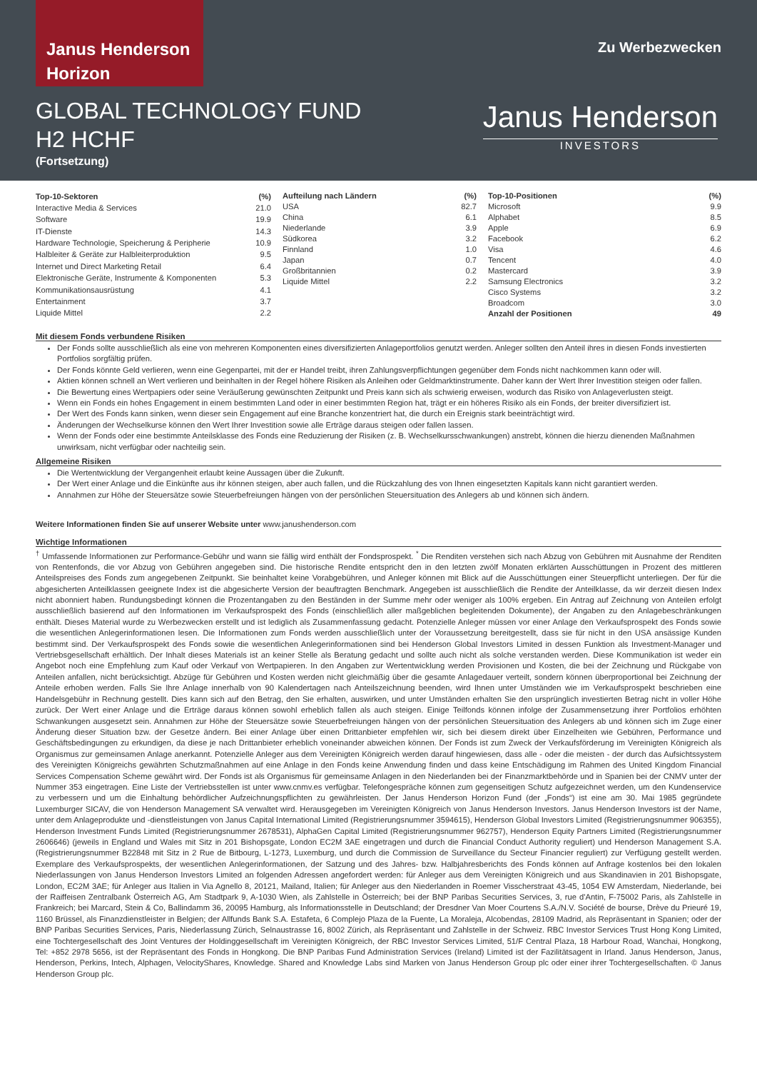Janus Henderson
Horizon
Zu Werbezwecken
GLOBAL TECHNOLOGY FUND
H2 HCHF
(Fortsetzung)
Janus Henderson
INVESTORS
| Top-10-Sektoren | (%) |
| --- | --- |
| Interactive Media & Services | 21.0 |
| Software | 19.9 |
| IT-Dienste | 14.3 |
| Hardware Technologie, Speicherung & Peripherie | 10.9 |
| Halbleiter & Geräte zur Halbleiterproduktion | 9.5 |
| Internet und Direct Marketing Retail | 6.4 |
| Elektronische Geräte, Instrumente & Komponenten | 5.3 |
| Kommunikationsausrüstung | 4.1 |
| Entertainment | 3.7 |
| Liquide Mittel | 2.2 |
| Aufteilung nach Ländern | (%) |
| --- | --- |
| USA | 82.7 |
| China | 6.1 |
| Niederlande | 3.9 |
| Südkorea | 3.2 |
| Finnland | 1.0 |
| Japan | 0.7 |
| Großbritannien | 0.2 |
| Liquide Mittel | 2.2 |
| Top-10-Positionen | (%) |
| --- | --- |
| Microsoft | 9.9 |
| Alphabet | 8.5 |
| Apple | 6.9 |
| Facebook | 6.2 |
| Visa | 4.6 |
| Tencent | 4.0 |
| Mastercard | 3.9 |
| Samsung Electronics | 3.2 |
| Cisco Systems | 3.2 |
| Broadcom | 3.0 |
| Anzahl der Positionen | 49 |
Mit diesem Fonds verbundene Risiken
Der Fonds sollte ausschließlich als eine von mehreren Komponenten eines diversifizierten Anlageportfolios genutzt werden. Anleger sollten den Anteil ihres in diesen Fonds investierten Portfolios sorgfältig prüfen.
Der Fonds könnte Geld verlieren, wenn eine Gegenpartei, mit der er Handel treibt, ihren Zahlungsverpflichtungen gegenüber dem Fonds nicht nachkommen kann oder will.
Aktien können schnell an Wert verlieren und beinhalten in der Regel höhere Risiken als Anleihen oder Geldmarktinstrumente. Daher kann der Wert Ihrer Investition steigen oder fallen.
Die Bewertung eines Wertpapiers oder seine Veräußerung gewünschten Zeitpunkt und Preis kann sich als schwierig erweisen, wodurch das Risiko von Anlageverlusten steigt.
Wenn ein Fonds ein hohes Engagement in einem bestimmten Land oder in einer bestimmten Region hat, trägt er ein höheres Risiko als ein Fonds, der breiter diversifiziert ist.
Der Wert des Fonds kann sinken, wenn dieser sein Engagement auf eine Branche konzentriert hat, die durch ein Ereignis stark beeinträchtigt wird.
Änderungen der Wechselkurse können den Wert Ihrer Investition sowie alle Erträge daraus steigen oder fallen lassen.
Wenn der Fonds oder eine bestimmte Anteilsklasse des Fonds eine Reduzierung der Risiken (z. B. Wechselkursschwankungen) anstrebt, können die hierzu dienenden Maßnahmen unwirksam, nicht verfügbar oder nachteilig sein.
Allgemeine Risiken
Die Wertentwicklung der Vergangenheit erlaubt keine Aussagen über die Zukunft.
Der Wert einer Anlage und die Einkünfte aus ihr können steigen, aber auch fallen, und die Rückzahlung des von Ihnen eingesetzten Kapitals kann nicht garantiert werden.
Annahmen zur Höhe der Steuersätze sowie Steuerbefreiungen hängen von der persönlichen Steuersituation des Anlegers ab und können sich ändern.
Weitere Informationen finden Sie auf unserer Website unter www.janushenderson.com
Wichtige Informationen
<sup>†</sup> Umfassende Informationen zur Performance-Gebühr und wann sie fällig wird enthält der Fondsprospekt. <sup>*</sup> Die Renditen verstehen sich nach Abzug von Gebühren mit Ausnahme der Renditen von Rentenfonds, die vor Abzug von Gebühren angegeben sind. Die historische Rendite entspricht den in den letzten zwölf Monaten erklärten Ausschüttungen in Prozent des mittleren Anteilspreises des Fonds zum angegebenen Zeitpunkt. Sie beinhaltet keine Vorabgebühren, und Anleger können mit Blick auf die Ausschüttungen einer Steuerpflicht unterliegen. Der für die abgesicherten Anteilklassen geeignete Index ist die abgesicherte Version der beauftragten Benchmark. Angegeben ist ausschließlich die Rendite der Anteilklasse, da wir derzeit diesen Index nicht abonniert haben. Rundungsbedingt können die Prozentangaben zu den Beständen in der Summe mehr oder weniger als 100% ergeben. Ein Antrag auf Zeichnung von Anteilen erfolgt ausschließlich basierend auf den Informationen im Verkaufsprospekt des Fonds (einschließlich aller maßgeblichen begleitenden Dokumente), der Angaben zu den Anlagebeschränkungen enthält. Dieses Material wurde zu Werbezwecken erstellt und ist lediglich als Zusammenfassung gedacht. Potenzielle Anleger müssen vor einer Anlage den Verkaufsprospekt des Fonds sowie die wesentlichen Anlegerinformationen lesen. Die Informationen zum Fonds werden ausschließlich unter der Voraussetzung bereitgestellt, dass sie für nicht in den USA ansässige Kunden bestimmt sind. Der Verkaufsprospekt des Fonds sowie die wesentlichen Anlegerinformationen sind bei Henderson Global Investors Limited in dessen Funktion als Investment-Manager und Vertriebsgesellschaft erhältlich. Der Inhalt dieses Materials ist an keiner Stelle als Beratung gedacht und sollte auch nicht als solche verstanden werden. Diese Kommunikation ist weder ein Angebot noch eine Empfehlung zum Kauf oder Verkauf von Wertpapieren. In den Angaben zur Wertentwicklung werden Provisionen und Kosten, die bei der Zeichnung und Rückgabe von Anteilen anfallen, nicht berücksichtigt. Abzüge für Gebühren und Kosten werden nicht gleichmäßig über die gesamte Anlagedauer verteilt, sondern können überproportional bei Zeichnung der Anteile erhoben werden. Falls Sie Ihre Anlage innerhalb von 90 Kalendertagen nach Anteilszeichnung beenden, wird Ihnen unter Umständen wie im Verkaufsprospekt beschrieben eine Handelsgebühr in Rechnung gestellt. Dies kann sich auf den Betrag, den Sie erhalten, auswirken, und unter Umständen erhalten Sie den ursprünglich investierten Betrag nicht in voller Höhe zurück. Der Wert einer Anlage und die Erträge daraus können sowohl erheblich fallen als auch steigen. Einige Teilfonds können infolge der Zusammensetzung ihrer Portfolios erhöhten Schwankungen ausgesetzt sein. Annahmen zur Höhe der Steuersätze sowie Steuerbefreiungen hängen von der persönlichen Steuersituation des Anlegers ab und können sich im Zuge einer Änderung dieser Situation bzw. der Gesetze ändern. Bei einer Anlage über einen Drittanbieter empfehlen wir, sich bei diesem direkt über Einzelheiten wie Gebühren, Performance und Geschäftsbedingungen zu erkundigen, da diese je nach Drittanbieter erheblich voneinander abweichen können. Der Fonds ist zum Zweck der Verkaufsförderung im Vereinigten Königreich als Organismus zur gemeinsamen Anlage anerkannt. Potenzielle Anleger aus dem Vereinigten Königreich werden darauf hingewiesen, dass alle - oder die meisten - der durch das Aufsichtssystem des Vereinigten Königreichs gewährten Schutzmaßnahmen auf eine Anlage in den Fonds keine Anwendung finden und dass keine Entschädigung im Rahmen des United Kingdom Financial Services Compensation Scheme gewährt wird. Der Fonds ist als Organismus für gemeinsame Anlagen in den Niederlanden bei der Finanzmarktbehörde und in Spanien bei der CNMV unter der Nummer 353 eingetragen. Eine Liste der Vertriebsstellen ist unter www.cnmv.es verfügbar. Telefongespräche können zum gegenseitigen Schutz aufgezeichnet werden, um den Kundenservice zu verbessern und um die Einhaltung behördlicher Aufzeichnungspflichten zu gewährleisten. Der Janus Henderson Horizon Fund (der „Fonds“) ist eine am 30. Mai 1985 gegründete Luxemburger SICAV, die von Henderson Management SA verwaltet wird. Herausgegeben im Vereinigten Königreich von Janus Henderson Investors. Janus Henderson Investors ist der Name, unter dem Anlageprodukte und -dienstleistungen von Janus Capital International Limited (Registrierungsnummer 3594615), Henderson Global Investors Limited (Registrierungsnummer 906355), Henderson Investment Funds Limited (Registrierungsnummer 2678531), AlphaGen Capital Limited (Registrierungsnummer 962757), Henderson Equity Partners Limited (Registrierungsnummer 2606646) (jeweils in England und Wales mit Sitz in 201 Bishopsgate, London EC2M 3AE eingetragen und durch die Financial Conduct Authority reguliert) und Henderson Management S.A. (Registrierungsnummer B22848 mit Sitz in 2 Rue de Bitbourg, L-1273, Luxemburg, und durch die Commission de Surveillance du Secteur Financier reguliert) zur Verfügung gestellt werden. Exemplare des Verkaufsprospekts, der wesentlichen Anlegerinformationen, der Satzung und des Jahres- bzw. Halbjahresberichts des Fonds können auf Anfrage kostenlos bei den lokalen Niederlassungen von Janus Henderson Investors Limited an folgenden Adressen angefordert werden: für Anleger aus dem Vereinigten Königreich und aus Skandinavien in 201 Bishopsgate, London, EC2M 3AE; für Anleger aus Italien in Via Agnello 8, 20121, Mailand, Italien; für Anleger aus den Niederlanden in Roemer Visscherstraat 43-45, 1054 EW Amsterdam, Niederlande, bei der Raiffeisen Zentralbank Österreich AG, Am Stadtpark 9, A-1030 Wien, als Zahlstelle in Österreich; bei der BNP Paribas Securities Services, 3, rue d'Antin, F-75002 Paris, als Zahlstelle in Frankreich; bei Marcard, Stein & Co, Ballindamm 36, 20095 Hamburg, als Informationsstelle in Deutschland; der Dresdner Van Moer Courtens S.A./N.V. Société de bourse, Drève du Prieuré 19, 1160 Brüssel, als Finanzdienstleister in Belgien; der Allfunds Bank S.A. Estafeta, 6 Complejo Plaza de la Fuente, La Moraleja, Alcobendas, 28109 Madrid, als Repräsentant in Spanien; oder der BNP Paribas Securities Services, Paris, Niederlassung Zürich, Selnaustrasse 16, 8002 Zürich, als Repräsentant und Zahlstelle in der Schweiz. RBC Investor Services Trust Hong Kong Limited, eine Tochtergesellschaft des Joint Ventures der Holdinggesellschaft im Vereinigten Königreich, der RBC Investor Services Limited, 51/F Central Plaza, 18 Harbour Road, Wanchai, Hongkong, Tel: +852 2978 5656, ist der Repräsentant des Fonds in Hongkong. Die BNP Paribas Fund Administration Services (Ireland) Limited ist der Fazilitätsagent in Irland. Janus Henderson, Janus, Henderson, Perkins, Intech, Alphagen, VelocityShares, Knowledge. Shared and Knowledge Labs sind Marken von Janus Henderson Group plc oder einer ihrer Tochtergesellschaften. © Janus Henderson Group plc.